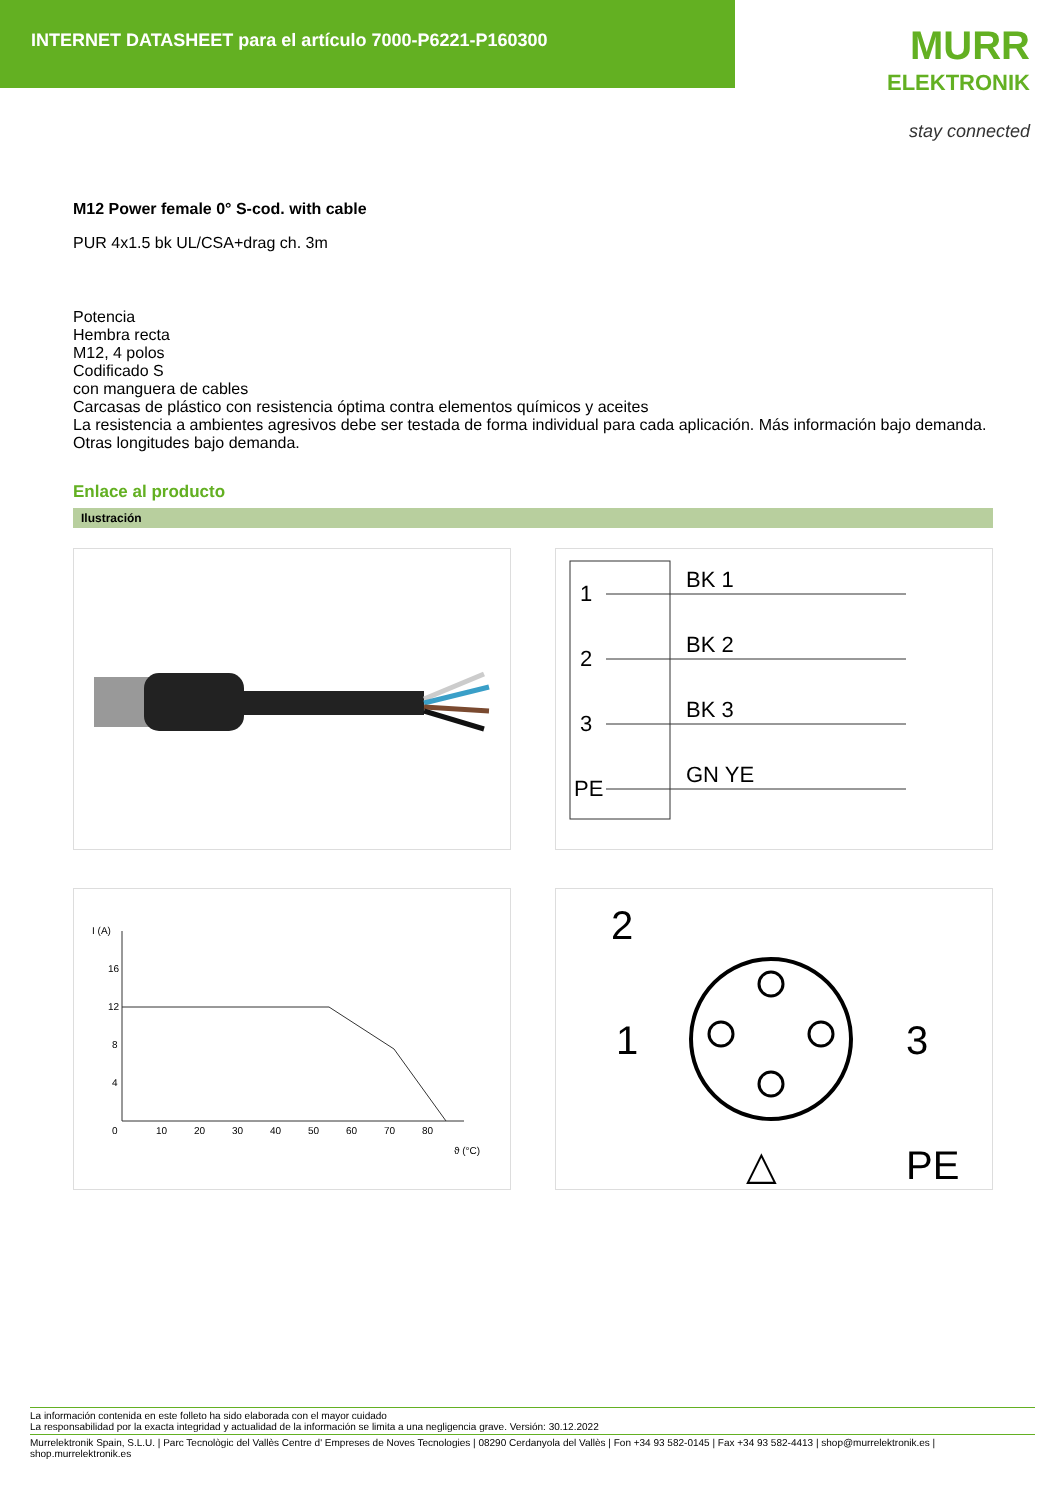INTERNET DATASHEET para el artículo 7000-P6221-P160300
MURR
ELEKTRONIK
stay connected
M12 Power female 0° S-cod. with cable
PUR 4x1.5 bk UL/CSA+drag ch. 3m
Potencia
Hembra recta
M12, 4 polos
Codificado S
con manguera de cables
Carcasas de plástico con resistencia óptima contra elementos químicos y aceites
La resistencia a ambientes agresivos debe ser testada de forma individual para cada aplicación. Más información bajo demanda.
Otras longitudes bajo demanda.
Enlace al producto
Ilustración
1
2
3
PE
BK 1
BK 2
BK 3
GN YE
I (A)
16
12
8
4
0
10
20
30
40
50
60
70
80
ϑ (°C)
2
1
3
PE
△
La información contenida en este folleto ha sido elaborada con el mayor cuidado
La responsabilidad por la exacta integridad y actualidad de la información se limita a una negligencia grave. Versión: 30.12.2022
Murrelektronik Spain, S.L.U. | Parc Tecnològic del Vallès Centre d' Empreses de Noves Tecnologies | 08290 Cerdanyola del Vallès | Fon +34 93 582-0145 | Fax +34 93 582-4413 | shop@murrelektronik.es | shop.murrelektronik.es